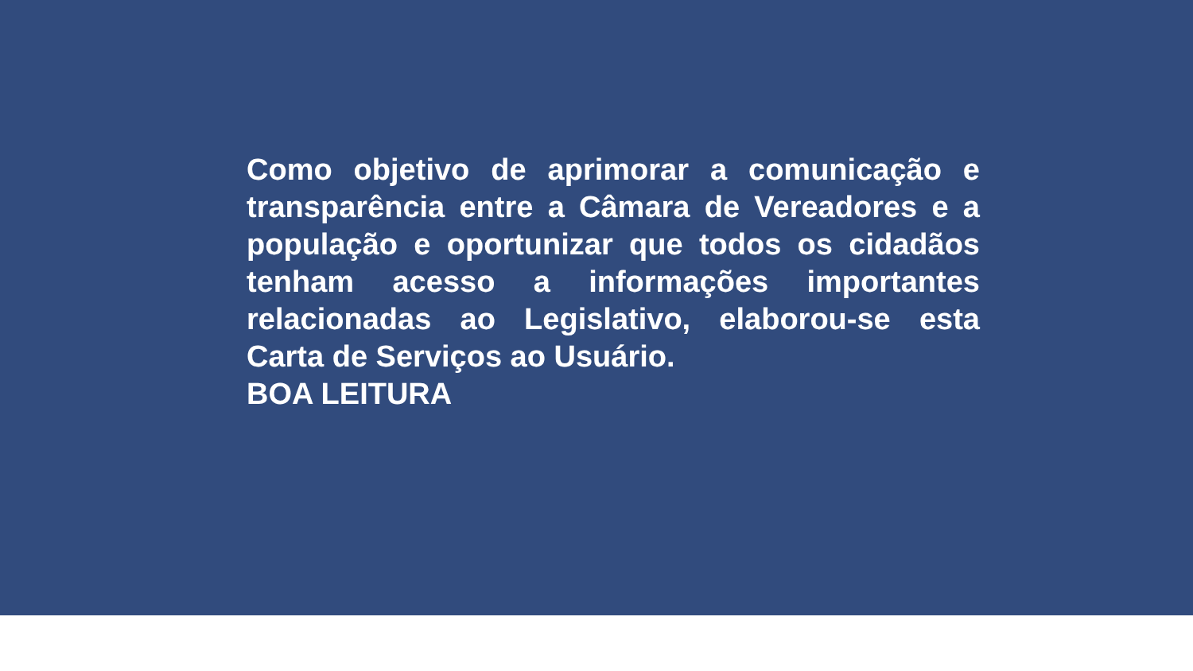Como objetivo de aprimorar a comunicação e transparência entre a Câmara de Vereadores e a população e oportunizar que todos os cidadãos tenham acesso a informações importantes relacionadas ao Legislativo, elaborou-se esta Carta de Serviços ao Usuário.
BOA LEITURA